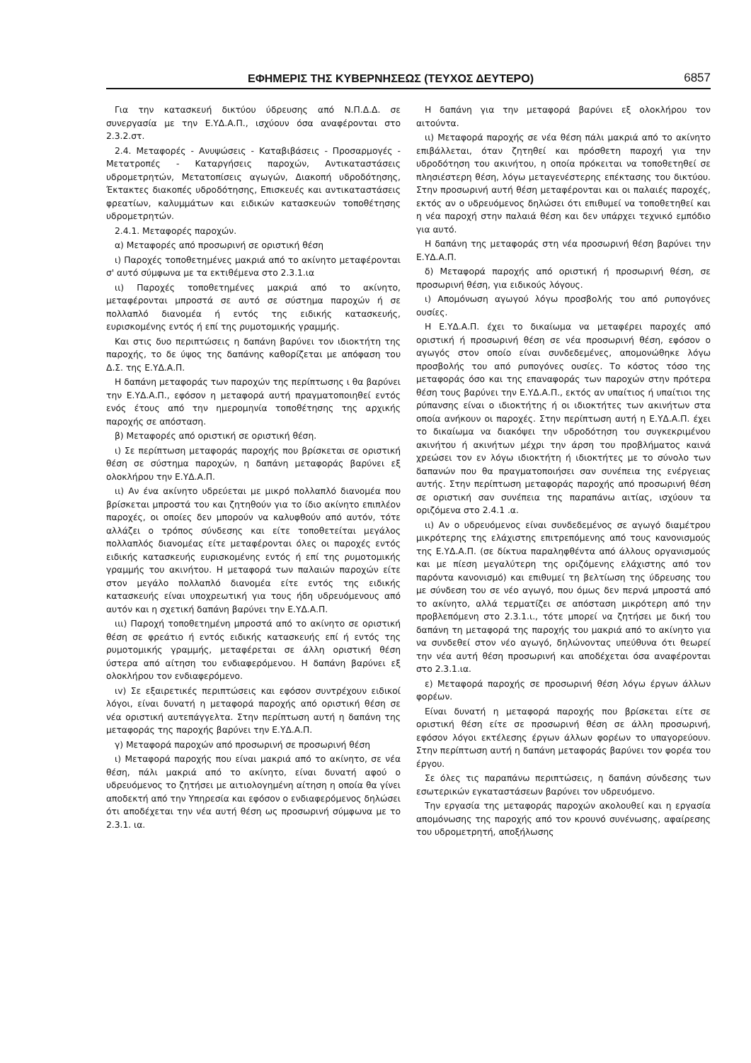ΕΦΗΜΕΡΙΣ ΤΗΣ ΚΥΒΕΡΝΗΣΕΩΣ (ΤΕΥΧΟΣ ΔΕΥΤΕΡΟ) 6857
Για την κατασκευή δικτύου ύδρευσης από Ν.Π.Δ.Δ. σε συνεργασία με την Ε.ΥΔ.Α.Π., ισχύουν όσα αναφέρονται στο 2.3.2.στ.
2.4. Μεταφορές - Ανυψώσεις - Καταβιβάσεις - Προσαρμογές - Μετατροπές - Καταργήσεις παροχών, Αντικαταστάσεις υδρομετρητών, Μετατοπίσεις αγωγών, Διακοπή υδροδότησης, Έκτακτες διακοπές υδροδότησης, Επισκευές και αντικαταστάσεις φρεατίων, καλυμμάτων και ειδικών κατασκευών τοποθέτησης υδρομετρητών.
2.4.1. Μεταφορές παροχών.
α) Μεταφορές από προσωρινή σε οριστική θέση
ι) Παροχές τοποθετημένες μακριά από το ακίνητο μεταφέρονται σ' αυτό σύμφωνα με τα εκτιθέμενα στο 2.3.1.ια
ιι) Παροχές τοποθετημένες μακριά από το ακίνητο, μεταφέρονται μπροστά σε αυτό σε σύστημα παροχών ή σε πολλαπλό διανομέα ή εντός της ειδικής κατασκευής, ευρισκομένης εντός ή επί της ρυμοτομικής γραμμής.
Και στις δυο περιπτώσεις η δαπάνη βαρύνει τον ιδιοκτήτη της παροχής, το δε ύψος της δαπάνης καθορίζεται με απόφαση του Δ.Σ. της Ε.ΥΔ.Α.Π.
Η δαπάνη μεταφοράς των παροχών της περίπτωσης ι θα βαρύνει την Ε.ΥΔ.Α.Π., εφόσον η μεταφορά αυτή πραγματοποιηθεί εντός ενός έτους από την ημερομηνία τοποθέτησης της αρχικής παροχής σε απόσταση.
β) Μεταφορές από οριστική σε οριστική θέση.
ι) Σε περίπτωση μεταφοράς παροχής που βρίσκεται σε οριστική θέση σε σύστημα παροχών, η δαπάνη μεταφοράς βαρύνει εξ ολοκλήρου την Ε.ΥΔ.Α.Π.
ιι) Αν ένα ακίνητο υδρεύεται με μικρό πολλαπλό διανομέα που βρίσκεται μπροστά του και ζητηθούν για το ίδιο ακίνητο επιπλέον παροχές, οι οποίες δεν μπορούν να καλυφθούν από αυτόν, τότε αλλάζει ο τρόπος σύνδεσης και είτε τοποθετείται μεγάλος πολλαπλός διανομέας είτε μεταφέρονται όλες οι παροχές εντός ειδικής κατασκευής ευρισκομένης εντός ή επί της ρυμοτομικής γραμμής του ακινήτου. Η μεταφορά των παλαιών παροχών είτε στον μεγάλο πολλαπλό διανομέα είτε εντός της ειδικής κατασκευής είναι υποχρεωτική για τους ήδη υδρευόμενους από αυτόν και η σχετική δαπάνη βαρύνει την Ε.ΥΔ.Α.Π.
ιιι) Παροχή τοποθετημένη μπροστά από το ακίνητο σε οριστική θέση σε φρεάτιο ή εντός ειδικής κατασκευής επί ή εντός της ρυμοτομικής γραμμής, μεταφέρεται σε άλλη οριστική θέση ύστερα από αίτηση του ενδιαφερόμενου. Η δαπάνη βαρύνει εξ ολοκλήρου τον ενδιαφερόμενο.
ιv) Σε εξαιρετικές περιπτώσεις και εφόσον συντρέχουν ειδικοί λόγοι, είναι δυνατή η μεταφορά παροχής από οριστική θέση σε νέα οριστική αυτεπάγγελτα. Στην περίπτωση αυτή η δαπάνη της μεταφοράς της παροχής βαρύνει την Ε.ΥΔ.Α.Π.
γ) Μεταφορά παροχών από προσωρινή σε προσωρινή θέση
ι) Μεταφορά παροχής που είναι μακριά από το ακίνητο, σε νέα θέση, πάλι μακριά από το ακίνητο, είναι δυνατή αφού ο υδρευόμενος το ζητήσει με αιτιολογημένη αίτηση η οποία θα γίνει αποδεκτή από την Υπηρεσία και εφόσον ο ενδιαφερόμενος δηλώσει ότι αποδέχεται την νέα αυτή θέση ως προσωρινή σύμφωνα με το 2.3.1. ια.
Η δαπάνη για την μεταφορά βαρύνει εξ ολοκλήρου τον αιτούντα.
ιι) Μεταφορά παροχής σε νέα θέση πάλι μακριά από το ακίνητο επιβάλλεται, όταν ζητηθεί και πρόσθετη παροχή για την υδροδότηση του ακινήτου, η οποία πρόκειται να τοποθετηθεί σε πλησιέστερη θέση, λόγω μεταγενέστερης επέκτασης του δικτύου. Στην προσωρινή αυτή θέση μεταφέρονται και οι παλαιές παροχές, εκτός αν ο υδρευόμενος δηλώσει ότι επιθυμεί να τοποθετηθεί και η νέα παροχή στην παλαιά θέση και δεν υπάρχει τεχνικό εμπόδιο για αυτό.
Η δαπάνη της μεταφοράς στη νέα προσωρινή θέση βαρύνει την Ε.ΥΔ.Α.Π.
δ) Μεταφορά παροχής από οριστική ή προσωρινή θέση, σε προσωρινή θέση, για ειδικούς λόγους.
ι) Απομόνωση αγωγού λόγω προσβολής του από ρυπογόνες ουσίες.
Η Ε.ΥΔ.Α.Π. έχει το δικαίωμα να μεταφέρει παροχές από οριστική ή προσωρινή θέση σε νέα προσωρινή θέση, εφόσον ο αγωγός στον οποίο είναι συνδεδεμένες, απομονώθηκε λόγω προσβολής του από ρυπογόνες ουσίες. Το κόστος τόσο της μεταφοράς όσο και της επαναφοράς των παροχών στην πρότερα θέση τους βαρύνει την Ε.ΥΔ.Α.Π., εκτός αν υπαίτιος ή υπαίτιοι της ρύπανσης είναι ο ιδιοκτήτης ή οι ιδιοκτήτες των ακινήτων στα οποία ανήκουν οι παροχές. Στην περίπτωση αυτή η Ε.ΥΔ.Α.Π. έχει το δικαίωμα να διακόψει την υδροδότηση του συγκεκριμένου ακινήτου ή ακινήτων μέχρι την άρση του προβλήματος καινά χρεώσει τον εν λόγω ιδιοκτήτη ή ιδιοκτήτες με το σύνολο των δαπανών που θα πραγματοποιήσει σαν συνέπεια της ενέργειας αυτής. Στην περίπτωση μεταφοράς παροχής από προσωρινή θέση σε οριστική σαν συνέπεια της παραπάνω αιτίας, ισχύουν τα οριζόμενα στο 2.4.1 .α.
ιι) Αν ο υδρευόμενος είναι συνδεδεμένος σε αγωγό διαμέτρου μικρότερης της ελάχιστης επιτρεπόμενης από τους κανονισμούς της Ε.ΥΔ.Α.Π. (σε δίκτυα παραληφθέντα από άλλους οργανισμούς και με πίεση μεγαλύτερη της οριζόμενης ελάχιστης από τον παρόντα κανονισμό) και επιθυμεί τη βελτίωση της ύδρευσης του με σύνδεση του σε νέο αγωγό, που όμως δεν περνά μπροστά από το ακίνητο, αλλά τερματίζει σε απόσταση μικρότερη από την προβλεπόμενη στο 2.3.1.ι., τότε μπορεί να ζητήσει με δική του δαπάνη τη μεταφορά της παροχής του μακριά από το ακίνητο για να συνδεθεί στον νέο αγωγό, δηλώνοντας υπεύθυνα ότι θεωρεί την νέα αυτή θέση προσωρινή και αποδέχεται όσα αναφέρονται στο 2.3.1.ια.
ε) Μεταφορά παροχής σε προσωρινή θέση λόγω έργων άλλων φορέων.
Είναι δυνατή η μεταφορά παροχής που βρίσκεται είτε σε οριστική θέση είτε σε προσωρινή θέση σε άλλη προσωρινή, εφόσον λόγοι εκτέλεσης έργων άλλων φορέων το υπαγορεύουν. Στην περίπτωση αυτή η δαπάνη μεταφοράς βαρύνει τον φορέα του έργου.
Σε όλες τις παραπάνω περιπτώσεις, η δαπάνη σύνδεσης των εσωτερικών εγκαταστάσεων βαρύνει τον υδρευόμενο.
Την εργασία της μεταφοράς παροχών ακολουθεί και η εργασία απομόνωσης της παροχής από τον κρουνό συνένωσης, αφαίρεσης του υδρομετρητή, αποξήλωσης